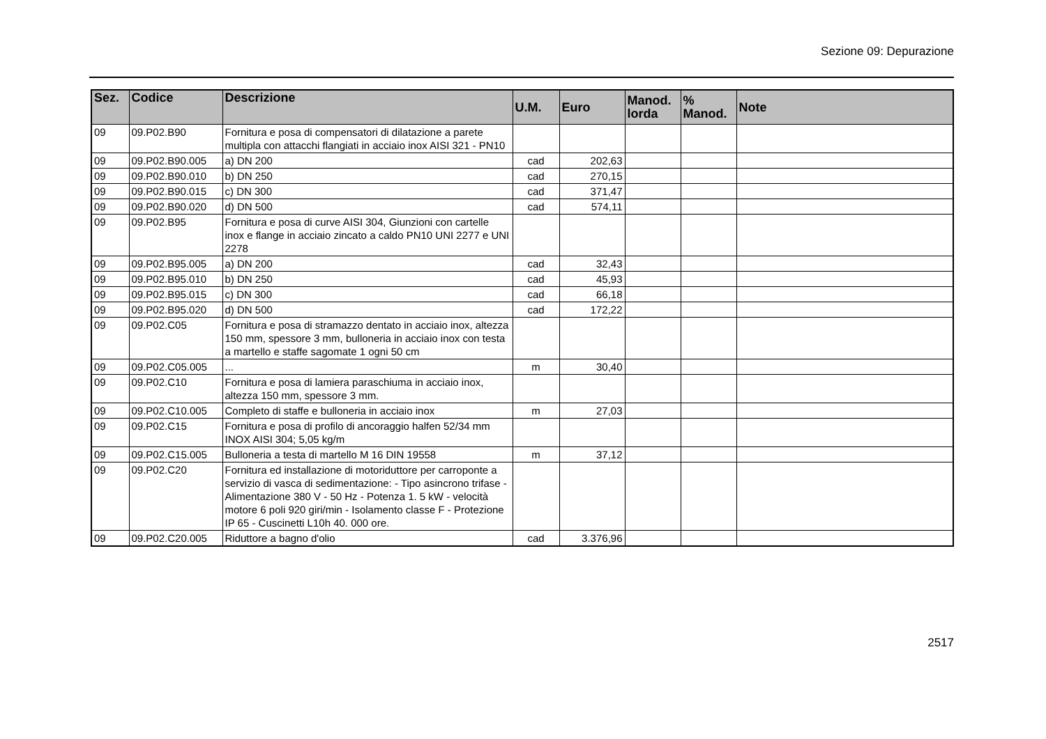Sezione 09: Depurazione
| Sez. | Codice | Descrizione | U.M. | Euro | Manod. lorda | % Manod. | Note |
| --- | --- | --- | --- | --- | --- | --- | --- |
| 09 | 09.P02.B90 | Fornitura e posa di compensatori di dilatazione a parete multipla con attacchi flangiati in acciaio inox AISI 321 - PN10 | | | | | |
| 09 | 09.P02.B90.005 | a) DN 200 | cad | 202,63 | | | |
| 09 | 09.P02.B90.010 | b) DN 250 | cad | 270,15 | | | |
| 09 | 09.P02.B90.015 | c) DN 300 | cad | 371,47 | | | |
| 09 | 09.P02.B90.020 | d) DN 500 | cad | 574,11 | | | |
| 09 | 09.P02.B95 | Fornitura e posa di curve AISI 304, Giunzioni con cartelle inox e flange in acciaio zincato a caldo PN10 UNI 2277 e UNI 2278 | | | | | |
| 09 | 09.P02.B95.005 | a) DN 200 | cad | 32,43 | | | |
| 09 | 09.P02.B95.010 | b) DN 250 | cad | 45,93 | | | |
| 09 | 09.P02.B95.015 | c) DN 300 | cad | 66,18 | | | |
| 09 | 09.P02.B95.020 | d) DN 500 | cad | 172,22 | | | |
| 09 | 09.P02.C05 | Fornitura e posa di stramazzo dentato in acciaio inox, altezza 150 mm, spessore 3 mm, bulloneria in acciaio inox con testa a martello e staffe sagomate 1 ogni 50 cm | | | | | |
| 09 | 09.P02.C05.005 | ... | m | 30,40 | | | |
| 09 | 09.P02.C10 | Fornitura e posa di lamiera paraschiuma in acciaio inox, altezza 150 mm, spessore 3 mm. | | | | | |
| 09 | 09.P02.C10.005 | Completo di staffe e bulloneria in acciaio inox | m | 27,03 | | | |
| 09 | 09.P02.C15 | Fornitura e posa di profilo di ancoraggio halfen 52/34 mm INOX AISI 304; 5,05 kg/m | | | | | |
| 09 | 09.P02.C15.005 | Bulloneria a testa di martello M 16 DIN 19558 | m | 37,12 | | | |
| 09 | 09.P02.C20 | Fornitura ed installazione di motoriduttore per carroponte a servizio di vasca di sedimentazione: - Tipo asincrono trifase - Alimentazione 380 V - 50 Hz - Potenza 1. 5 kW - velocità motore 6 poli 920 giri/min - Isolamento classe F - Protezione IP 65 - Cuscinetti L10h 40. 000 ore. | | | | | |
| 09 | 09.P02.C20.005 | Riduttore a bagno d'olio | cad | 3.376,96 | | | |
2517